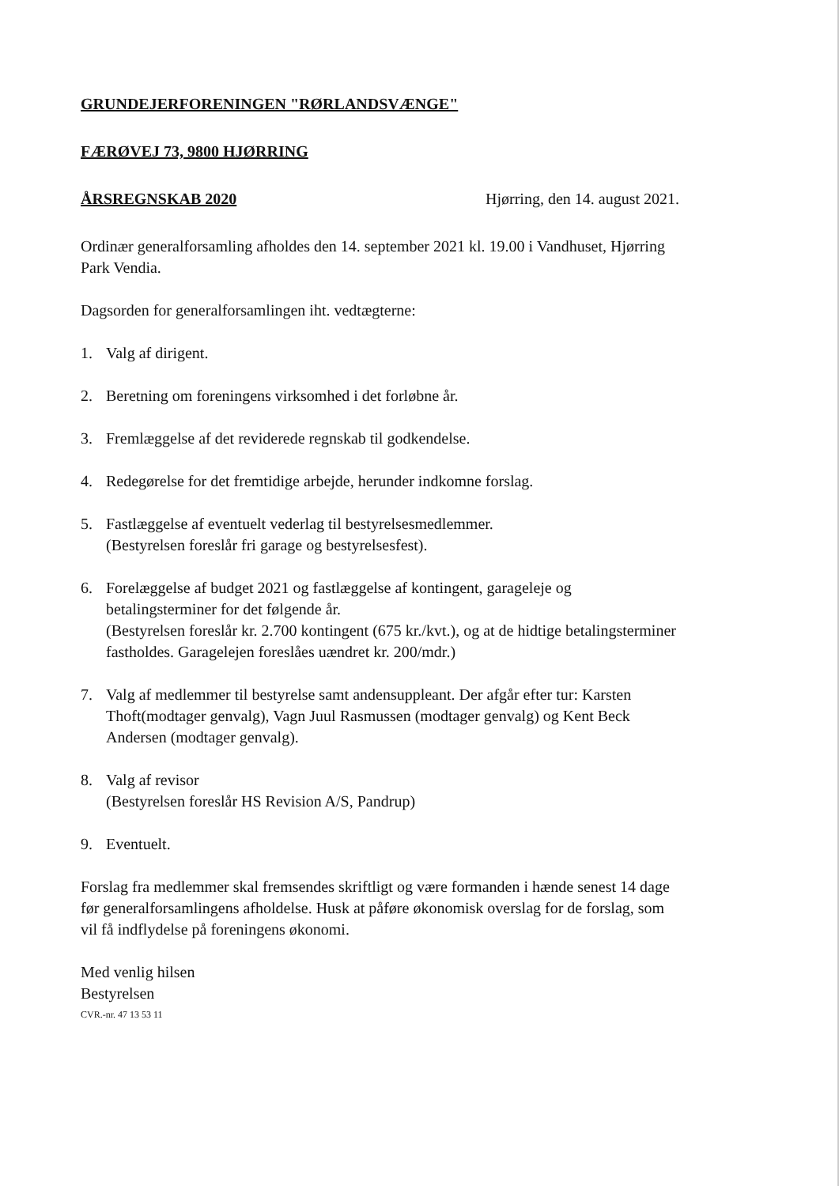GRUNDEJERFORENINGEN "RØRLANDSVÆNGE"
FÆRØVEJ 73, 9800 HJØRRING
ÅRSREGNSKAB 2020 Hjørring, den 14. august 2021.
Ordinær generalforsamling afholdes den 14. september 2021 kl. 19.00 i Vandhuset, Hjørring Park Vendia.
Dagsorden for generalforsamlingen iht. vedtægterne:
1. Valg af dirigent.
2. Beretning om foreningens virksomhed i det forløbne år.
3. Fremlæggelse af det reviderede regnskab til godkendelse.
4. Redegørelse for det fremtidige arbejde, herunder indkomne forslag.
5. Fastlæggelse af eventuelt vederlag til bestyrelsesmedlemmer.
(Bestyrelsen foreslår fri garage og bestyrelsesfest).
6. Forelæggelse af budget 2021 og fastlæggelse af kontingent, garageleje og betalingsterminer for det følgende år.
(Bestyrelsen foreslår kr. 2.700 kontingent (675 kr./kvt.), og at de hidtige betalingsterminer fastholdes. Garagelejen foreslåes uændret kr. 200/mdr.)
7. Valg af medlemmer til bestyrelse samt andensuppleant. Der afgår efter tur: Karsten Thoft(modtager genvalg), Vagn Juul Rasmussen (modtager genvalg) og Kent Beck Andersen (modtager genvalg).
8. Valg af revisor
(Bestyrelsen foreslår HS Revision A/S, Pandrup)
9. Eventuelt.
Forslag fra medlemmer skal fremsendes skriftligt og være formanden i hænde senest 14 dage før generalforsamlingens afholdelse. Husk at påføre økonomisk overslag for de forslag, som vil få indflydelse på foreningens økonomi.
Med venlig hilsen
Bestyrelsen
CVR.-nr. 47 13 53 11